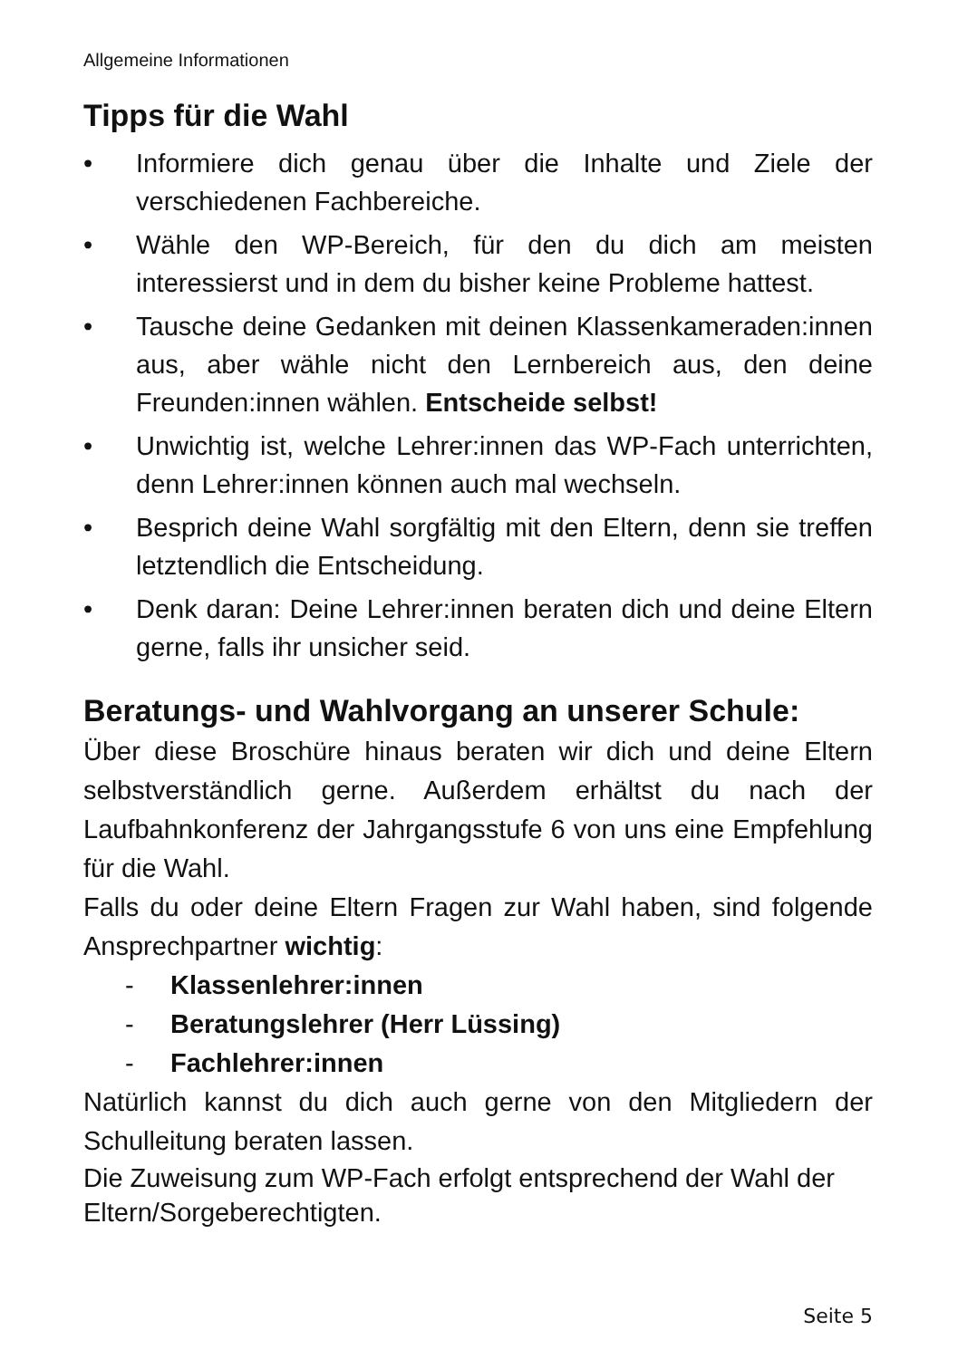Allgemeine Informationen
Tipps für die Wahl
• Informiere dich genau über die Inhalte und Ziele der verschiedenen Fachbereiche.
• Wähle den WP-Bereich, für den du dich am meisten interessierst und in dem du bisher keine Probleme hattest.
• Tausche deine Gedanken mit deinen Klassenkameraden:innen aus, aber wähle nicht den Lernbereich aus, den deine Freunden:innen wählen. Entscheide selbst!
• Unwichtig ist, welche Lehrer:innen das WP-Fach unterrichten, denn Lehrer:innen können auch mal wechseln.
• Besprich deine Wahl sorgfältig mit den Eltern, denn sie treffen letztendlich die Entscheidung.
• Denk daran: Deine Lehrer:innen beraten dich und deine Eltern gerne, falls ihr unsicher seid.
Beratungs- und Wahlvorgang an unserer Schule:
Über diese Broschüre hinaus beraten wir dich und deine Eltern selbstverständlich gerne. Außerdem erhältst du nach der Laufbahnkonferenz der Jahrgangsstufe 6 von uns eine Empfehlung für die Wahl.
Falls du oder deine Eltern Fragen zur Wahl haben, sind folgende Ansprechpartner wichtig:
- Klassenlehrer:innen
- Beratungslehrer (Herr Lüssing)
- Fachlehrer:innen
Natürlich kannst du dich auch gerne von den Mitgliedern der Schulleitung beraten lassen.
Die Zuweisung zum WP-Fach erfolgt entsprechend der Wahl der Eltern/Sorgeberechtigten.
Seite 5